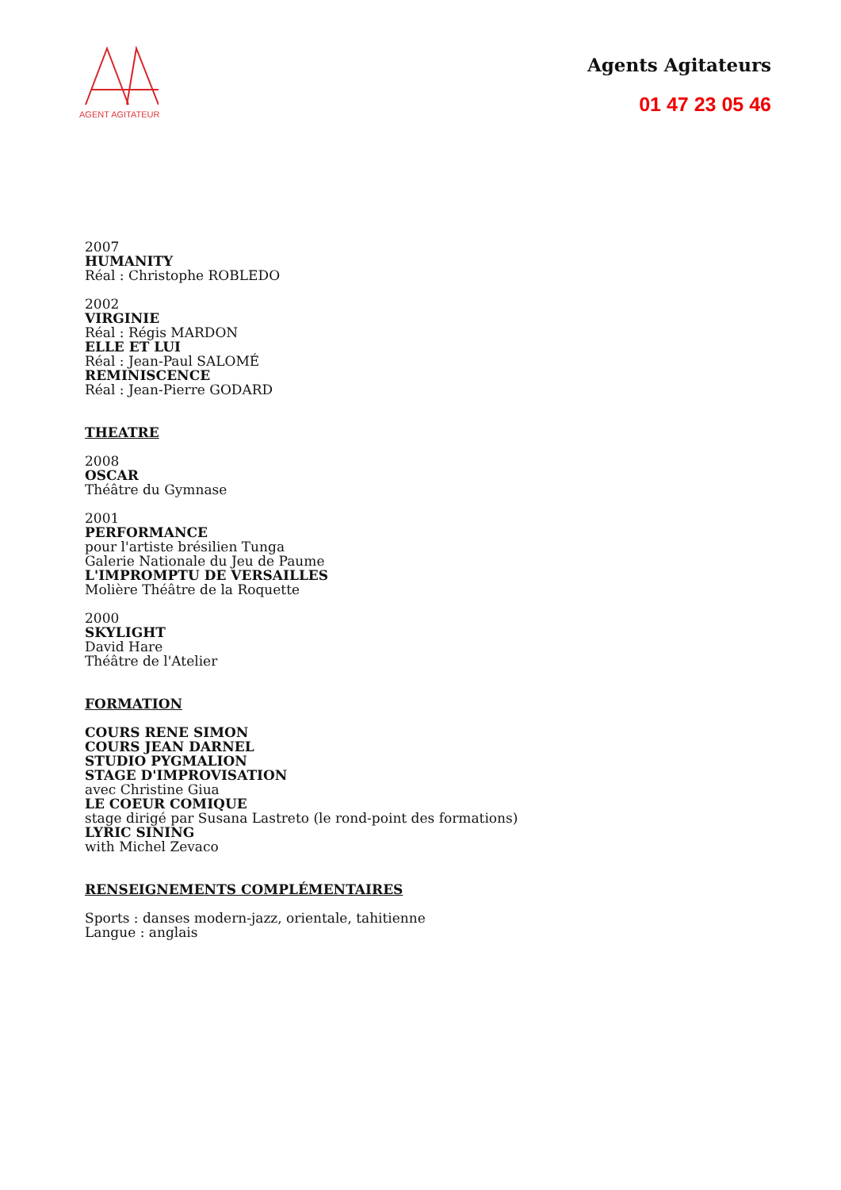AGENT AGITATEUR
Agents Agitateurs
01 47 23 05 46
2007
HUMANITY
Réal : Christophe ROBLEDO
2002
VIRGINIE
Réal : Régis MARDON
ELLE ET LUI
Réal : Jean-Paul SALOMÉ
REMINISCENCE
Réal : Jean-Pierre GODARD
THEATRE
2008
OSCAR
Théâtre du Gymnase
2001
PERFORMANCE
pour l'artiste brésilien Tunga
Galerie Nationale du Jeu de Paume
L'IMPROMPTU DE VERSAILLES
Molière Théâtre de la Roquette
2000
SKYLIGHT
David Hare
Théâtre de l'Atelier
FORMATION
COURS RENE SIMON
COURS JEAN DARNEL
STUDIO PYGMALION
STAGE D'IMPROVISATION
avec Christine Giua
LE COEUR COMIQUE
stage dirigé par Susana Lastreto (le rond-point des formations)
LYRIC SINING
with Michel Zevaco
RENSEIGNEMENTS COMPLÉMENTAIRES
Sports : danses modern-jazz, orientale, tahitienne
Langue : anglais